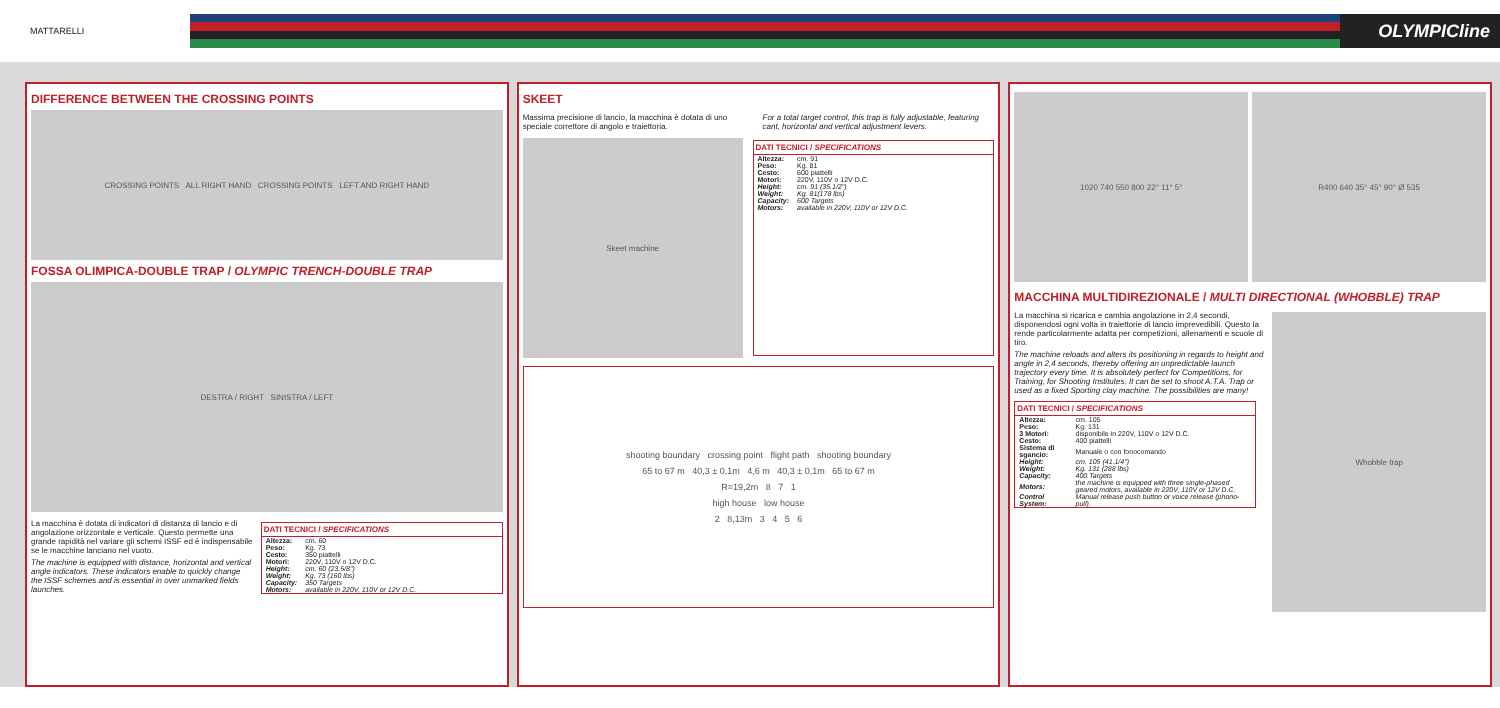MATTARELLI
OLYMPICline
DIFFERENCE BETWEEN THE CROSSING POINTS
CROSSING POINTS ALL RIGHT HAND CROSSING POINTS LEFT AND RIGHT HAND
FOSSA OLIMPICA-DOUBLE TRAP / OLYMPIC TRENCH-DOUBLE TRAP
DESTRA / RIGHT SINISTRA / LEFT
La macchina è dotata di indicatori di distanza di lancio e di angolazione orizzontale e verticale. Questo permette una grande rapidità nel variare gli schemi ISSF ed è indispensabile se le macchine lanciano nel vuoto.
The machine is equipped with distance, horizontal and vertical angle indicators. These indicators enable to quickly change the ISSF schemes and is essential in over unmarked fields launches.
DATI TECNICI / SPECIFICATIONS
| Altezza: | cm. 60 |
| Peso: | Kg. 73 |
| Cesto: | 350 piattelli |
| Motori: | 220V, 110V o 12V D.C. |
| Height: | cm. 60 (23.5/8") |
| Weight: | Kg. 73 (160 lbs) |
| Capacity: | 350 Targets |
| Motors: | available in 220V, 110V or 12V D.C. |
SKEET
Massima precisione di lancio, la macchina è dotata di uno speciale correttore di angolo e traiettoria.
For a total target control, this trap is fully adjustable, featuring cant, horizontal and vertical adjustment levers.
Skeet machine
DATI TECNICI / SPECIFICATIONS
| Altezza: | cm. 91 |
| Peso: | Kg. 81 |
| Cesto: | 600 piattelli |
| Motori: | 220V, 110V o 12V D.C. |
| Height: | cm. 91 (35.1/2") |
| Weight: | Kg. 81(178 lbs) |
| Capacity: | 600 Targets |
| Motors: | available in 220V, 110V or 12V D.C. |
shooting boundary crossing point flight path shooting boundary
65 to 67 m 40,3 ± 0,1m 4,6 m 40,3 ± 0,1m 65 to 67 m
R=19,2m 8 7 1
high house low house
2 8,13m 3 4 5 6
1020 740 550 800 22° 11° 5° R400 640 35° 45° 90° Ø 535
MACCHINA MULTIDIREZIONALE / MULTI DIRECTIONAL (WHOBBLE) TRAP
La macchina si ricarica e cambia angolazione in 2,4 secondi, disponendosi ogni volta in traiettorie di lancio imprevedibili. Questo la rende particolarmente adatta per competizioni, allenamenti e scuole di tiro.
The machine reloads and alters its positioning in regards to height and angle in 2,4 seconds, thereby offering an unpredictable launch trajectory every time. It is absolutely perfect for Competitions, for Training, for Shooting Institutes. It can be set to shoot A.T.A. Trap or used as a fixed Sporting clay machine. The possibilities are many!
DATI TECNICI / SPECIFICATIONS
| Altezza: | cm. 105 |
| Peso: | Kg. 131 |
| 3 Motori: | disponibile in 220V, 110V o 12V D.C. |
| Cesto: | 400 piattelli |
| Sistema di sgancio: | Manuale o con fonocomando |
| Height: | cm. 105 (41.1/4") |
| Weight: | Kg. 131 (288 lbs) |
| Capacity: | 400 Targets |
| Motors: | the machine is equipped with three single-phased geared motors, available in 220V, 110V or 12V D.C. |
| Control System: | Manual release push button or voice release (phono-pull). |
Whobble trap